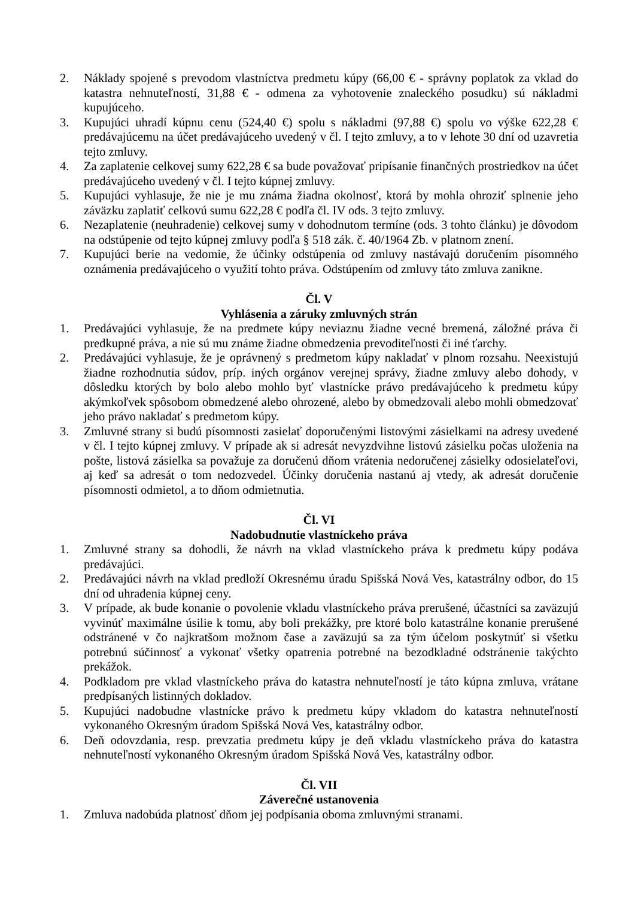2. Náklady spojené s prevodom vlastníctva predmetu kúpy (66,00 € - správny poplatok za vklad do katastra nehnuteľností, 31,88 € - odmena za vyhotovenie znaleckého posudku) sú nákladmi kupujúceho.
3. Kupujúci uhradí kúpnu cenu (524,40 €) spolu s nákladmi (97,88 €) spolu vo výške 622,28 € predávajúcemu na účet predávajúceho uvedený v čl. I tejto zmluvy, a to v lehote 30 dní od uzavretia tejto zmluvy.
4. Za zaplatenie celkovej sumy 622,28 € sa bude považovať pripísanie finančných prostriedkov na účet predávajúceho uvedený v čl. I tejto kúpnej zmluvy.
5. Kupujúci vyhlasuje, že nie je mu známa žiadna okolnosť, ktorá by mohla ohroziť splnenie jeho záväzku zaplatiť celkovú sumu 622,28 € podľa čl. IV ods. 3 tejto zmluvy.
6. Nezaplatenie (neuhradenie) celkovej sumy v dohodnutom termíne (ods. 3 tohto článku) je dôvodom na odstúpenie od tejto kúpnej zmluvy podľa § 518 zák. č. 40/1964 Zb. v platnom znení.
7. Kupujúci berie na vedomie, že účinky odstúpenia od zmluvy nastávajú doručením písomného oznámenia predávajúceho o využití tohto práva. Odstúpením od zmluvy táto zmluva zanikne.
Čl. V
Vyhlásenia a záruky zmluvných strán
1. Predávajúci vyhlasuje, že na predmete kúpy neviaznu žiadne vecné bremená, záložné práva či predkupné práva, a nie sú mu známe žiadne obmedzenia prevoditeľnosti či iné ťarchy.
2. Predávajúci vyhlasuje, že je oprávnený s predmetom kúpy nakladať v plnom rozsahu. Neexistujú žiadne rozhodnutia súdov, príp. iných orgánov verejnej správy, žiadne zmluvy alebo dohody, v dôsledku ktorých by bolo alebo mohlo byť vlastnícke právo predávajúceho k predmetu kúpy akýmkoľvek spôsobom obmedzené alebo ohrozené, alebo by obmedzovali alebo mohli obmedzovať jeho právo nakladať s predmetom kúpy.
3. Zmluvné strany si budú písomnosti zasielať doporučenými listovými zásielkami na adresy uvedené v čl. I tejto kúpnej zmluvy. V prípade ak si adresát nevyzdvihne listovú zásielku počas uloženia na pošte, listová zásielka sa považuje za doručenú dňom vrátenia nedoručenej zásielky odosielateľovi, aj keď sa adresát o tom nedozvedel. Účinky doručenia nastanú aj vtedy, ak adresát doručenie písomnosti odmietol, a to dňom odmietnutia.
Čl. VI
Nadobudnutie vlastníckeho práva
1. Zmluvné strany sa dohodli, že návrh na vklad vlastníckeho práva k predmetu kúpy podáva predávajúci.
2. Predávajúci návrh na vklad predloží Okresnému úradu Spišská Nová Ves, katastrálny odbor, do 15 dní od uhradenia kúpnej ceny.
3. V prípade, ak bude konanie o povolenie vkladu vlastníckeho práva prerušené, účastníci sa zaväzujú vyvinúť maximálne úsilie k tomu, aby boli prekážky, pre ktoré bolo katastrálne konanie prerušené odstránené v čo najkratšom možnom čase a zaväzujú sa za tým účelom poskytnúť si všetku potrebnú súčinnosť a vykonať všetky opatrenia potrebné na bezodkladné odstránenie takýchto prekážok.
4. Podkladom pre vklad vlastníckeho práva do katastra nehnuteľností je táto kúpna zmluva, vrátane predpísaných listinných dokladov.
5. Kupujúci nadobudne vlastnícke právo k predmetu kúpy vkladom do katastra nehnuteľností vykonaného Okresným úradom Spišská Nová Ves, katastrálny odbor.
6. Deň odovzdania, resp. prevzatia predmetu kúpy je deň vkladu vlastníckeho práva do katastra nehnuteľností vykonaného Okresným úradom Spišská Nová Ves, katastrálny odbor.
Čl. VII
Záverečné ustanovenia
1. Zmluva nadobúda platnosť dňom jej podpísania oboma zmluvnými stranami.